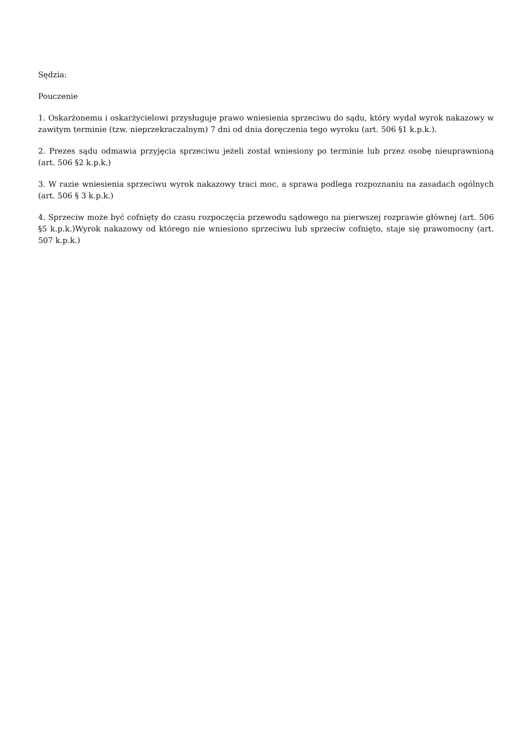Sędzia:
Pouczenie
1. Oskarżonemu i oskarżycielowi przysługuje prawo wniesienia sprzeciwu do sądu, który wydał wyrok nakazowy w zawitym terminie (tzw. nieprzekraczalnym) 7 dni od dnia doręczenia tego wyroku (art. 506 §1 k.p.k.).
2. Prezes sądu odmawia przyjęcia sprzeciwu jeżeli został wniesiony po terminie lub przez osobę nieuprawnioną (art. 506 §2 k.p.k.)
3. W razie wniesienia sprzeciwu wyrok nakazowy traci moc, a sprawa podlega rozpoznaniu na zasadach ogólnych (art. 506 § 3 k.p.k.)
4. Sprzeciw może być cofnięty do czasu rozpoczęcia przewodu sądowego na pierwszej rozprawie głównej (art. 506 §5 k.p.k.)Wyrok nakazowy od którego nie wniesiono sprzeciwu lub sprzeciw cofnięto, staje się prawomocny (art. 507 k.p.k.)